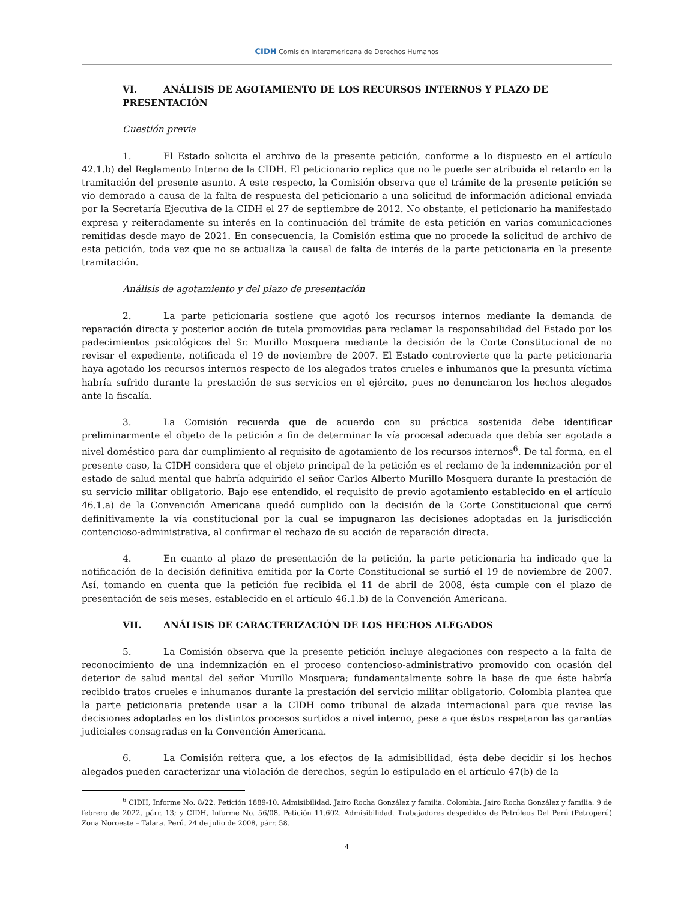CIDH Comisión Interamericana de Derechos Humanos
VI. ANÁLISIS DE AGOTAMIENTO DE LOS RECURSOS INTERNOS Y PLAZO DE PRESENTACIÓN
Cuestión previa
1. El Estado solicita el archivo de la presente petición, conforme a lo dispuesto en el artículo 42.1.b) del Reglamento Interno de la CIDH. El peticionario replica que no le puede ser atribuida el retardo en la tramitación del presente asunto. A este respecto, la Comisión observa que el trámite de la presente petición se vio demorado a causa de la falta de respuesta del peticionario a una solicitud de información adicional enviada por la Secretaría Ejecutiva de la CIDH el 27 de septiembre de 2012. No obstante, el peticionario ha manifestado expresa y reiteradamente su interés en la continuación del trámite de esta petición en varias comunicaciones remitidas desde mayo de 2021. En consecuencia, la Comisión estima que no procede la solicitud de archivo de esta petición, toda vez que no se actualiza la causal de falta de interés de la parte peticionaria en la presente tramitación.
Análisis de agotamiento y del plazo de presentación
2. La parte peticionaria sostiene que agotó los recursos internos mediante la demanda de reparación directa y posterior acción de tutela promovidas para reclamar la responsabilidad del Estado por los padecimientos psicológicos del Sr. Murillo Mosquera mediante la decisión de la Corte Constitucional de no revisar el expediente, notificada el 19 de noviembre de 2007. El Estado controvierte que la parte peticionaria haya agotado los recursos internos respecto de los alegados tratos crueles e inhumanos que la presunta víctima habría sufrido durante la prestación de sus servicios en el ejército, pues no denunciaron los hechos alegados ante la fiscalía.
3. La Comisión recuerda que de acuerdo con su práctica sostenida debe identificar preliminarmente el objeto de la petición a fin de determinar la vía procesal adecuada que debía ser agotada a nivel doméstico para dar cumplimiento al requisito de agotamiento de los recursos internos<sup>6</sup>. De tal forma, en el presente caso, la CIDH considera que el objeto principal de la petición es el reclamo de la indemnización por el estado de salud mental que habría adquirido el señor Carlos Alberto Murillo Mosquera durante la prestación de su servicio militar obligatorio. Bajo ese entendido, el requisito de previo agotamiento establecido en el artículo 46.1.a) de la Convención Americana quedó cumplido con la decisión de la Corte Constitucional que cerró definitivamente la vía constitucional por la cual se impugnaron las decisiones adoptadas en la jurisdicción contencioso-administrativa, al confirmar el rechazo de su acción de reparación directa.
4. En cuanto al plazo de presentación de la petición, la parte peticionaria ha indicado que la notificación de la decisión definitiva emitida por la Corte Constitucional se surtió el 19 de noviembre de 2007. Así, tomando en cuenta que la petición fue recibida el 11 de abril de 2008, ésta cumple con el plazo de presentación de seis meses, establecido en el artículo 46.1.b) de la Convención Americana.
VII. ANÁLISIS DE CARACTERIZACIÓN DE LOS HECHOS ALEGADOS
5. La Comisión observa que la presente petición incluye alegaciones con respecto a la falta de reconocimiento de una indemnización en el proceso contencioso-administrativo promovido con ocasión del deterior de salud mental del señor Murillo Mosquera; fundamentalmente sobre la base de que éste habría recibido tratos crueles e inhumanos durante la prestación del servicio militar obligatorio. Colombia plantea que la parte peticionaria pretende usar a la CIDH como tribunal de alzada internacional para que revise las decisiones adoptadas en los distintos procesos surtidos a nivel interno, pese a que éstos respetaron las garantías judiciales consagradas en la Convención Americana.
6. La Comisión reitera que, a los efectos de la admisibilidad, ésta debe decidir si los hechos alegados pueden caracterizar una violación de derechos, según lo estipulado en el artículo 47(b) de la
<sup>6</sup> CIDH, Informe No. 8/22. Petición 1889-10. Admisibilidad. Jairo Rocha González y familia. Colombia. Jairo Rocha González y familia. 9 de febrero de 2022, párr. 13; y CIDH, Informe No. 56/08, Petición 11.602. Admisibilidad. Trabajadores despedidos de Petróleos Del Perú (Petroperú) Zona Noroeste – Talara. Perú. 24 de julio de 2008, párr. 58.
4